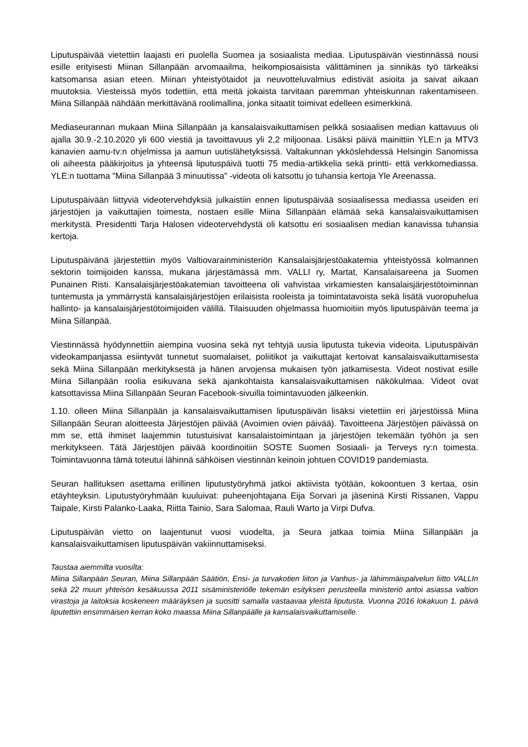Liputuspäivää vietettiin laajasti eri puolella Suomea ja sosiaalista mediaa. Liputuspäivän viestinnässä nousi esille erityisesti Miinan Sillanpään arvomaailma, heikompiosaisista välittäminen ja sinnikäs työ tärkeäksi katsomansa asian eteen. Miinan yhteistyötaidot ja neuvotteluvalmius edistivät asioita ja saivat aikaan muutoksia. Viesteissä myös todettiin, että meitä jokaista tarvitaan paremman yhteiskunnan rakentamiseen. Miina Sillanpää nähdään merkittävänä roolimallina, jonka sitaatit toimivat edelleen esimerkkinä.
Mediaseurannan mukaan Miina Sillanpään ja kansalaisvaikuttamisen pelkkä sosiaalisen median kattavuus oli ajalla 30.9.-2.10.2020 yli 600 viestiä ja tavoittavuus yli 2,2 miljoonaa. Lisäksi päivä mainittiin YLE:n ja MTV3 kanavien aamu-tv:n ohjelmissa ja aamun uutislähetyksissä. Valtakunnan ykköslehdessä Helsingin Sanomissa oli aiheesta pääkirjoitus ja yhteensä liputuspäivä tuotti 75 media-artikkelia sekä printti- että verkkomediassa. YLE:n tuottama ”Miina Sillanpää 3 minuutissa” -videota oli katsottu jo tuhansia kertoja Yle Areenassa.
Liputuspäivään liittyviä videotervehdyksiä julkaistiin ennen liputuspäivää sosiaalisessa mediassa useiden eri järjestöjen ja vaikuttajien toimesta, nostaen esille Miina Sillanpään elämää sekä kansalaisvaikuttamisen merkitystä. Presidentti Tarja Halosen videotervehdystä oli katsottu eri sosiaalisen median kanavissa tuhansia kertoja.
Liputuspäivänä järjestettiin myös Valtiovarainministeriön Kansalaisjärjestöakatemia yhteistyössä kolmannen sektorin toimijoiden kanssa, mukana järjestämässä mm. VALLI ry, Martat, Kansalaisareena ja Suomen Punainen Risti. Kansalaisjärjestöakatemian tavoitteena oli vahvistaa virkamiesten kansalaisjärjestötoiminnan tuntemusta ja ymmärrystä kansalaisjärjestöjen erilaisista rooleista ja toimintatavoista sekä lisätä vuoropuhelua hallinto- ja kansalaisjärjestötoimijoiden välillä. Tilaisuuden ohjelmassa huomioitiin myös liputuspäivän teema ja Miina Sillanpää.
Viestinnässä hyödynnettiin aiempina vuosina sekä nyt tehtyjä uusia liputusta tukevia videoita. Liputuspäivän videokampanjassa esiintyvät tunnetut suomalaiset, poliitikot ja vaikuttajat kertoivat kansalaisvaikuttamisesta sekä Miina Sillanpään merkityksestä ja hänen arvojensa mukaisen työn jatkamisesta. Videot nostivat esille Miina Sillanpään roolia esikuvana sekä ajankohtaista kansalaisvaikuttamisen näkökulmaa. Videot ovat katsottavissa Miina Sillanpään Seuran Facebook-sivuilla toimintavuoden jälkeenkin.
1.10. olleen Miina Sillanpään ja kansalaisvaikuttamisen liputuspäivän lisäksi vietettiin eri järjestöissä Miina Sillanpään Seuran aloitteesta Järjestöjen päivää (Avoimien ovien päivää). Tavoitteena Järjestöjen päivässä on mm se, että ihmiset laajemmin tutustuisivat kansalaistoimintaan ja järjestöjen tekemään työhön ja sen merkitykseen. Tätä Järjestöjen päivää koordinoitiin SOSTE Suomen Sosiaali- ja Terveys ry:n toimesta. Toimintavuonna tämä toteutui lähinnä sähköisen viestinnän keinoin johtuen COVID19 pandemiasta.
Seuran hallituksen asettama erillinen liputustyöryhmä jatkoi aktiivista työtään, kokoontuen 3 kertaa, osin etäyhteyksin. Liputustyöryhmään kuuluivat: puheenjohtajana Eija Sorvari ja jäseninä Kirsti Rissanen, Vappu Taipale, Kirsti Palanko-Laaka, Riitta Tainio, Sara Salomaa, Rauli Warto ja Virpi Dufva.
Liputuspäivän vietto on laajentunut vuosi vuodelta, ja Seura jatkaa toimia Miina Sillanpään ja kansalaisvaikuttamisen liputuspäivän vakiinnuttamiseksi.
Taustaa aiemmilta vuosilta:
Miina Sillanpään Seuran, Miina Sillanpään Säätiön, Ensi- ja turvakotien liiton ja Vanhus- ja lähimmäispalvelun liitto VALLIn sekä 22 muun yhteisön kesäkuussa 2011 sisäministeriölle tekemän esityksen perusteella ministeriö antoi asiassa valtion virastoja ja laitoksia koskeneen määräyksen ja suositti samalla vastaavaa yleistä liputusta. Vuonna 2016 lokakuun 1. päivä liputettiin ensimmäisen kerran koko maassa Miina Sillanpäälle ja kansalaisvaikuttamiselle.